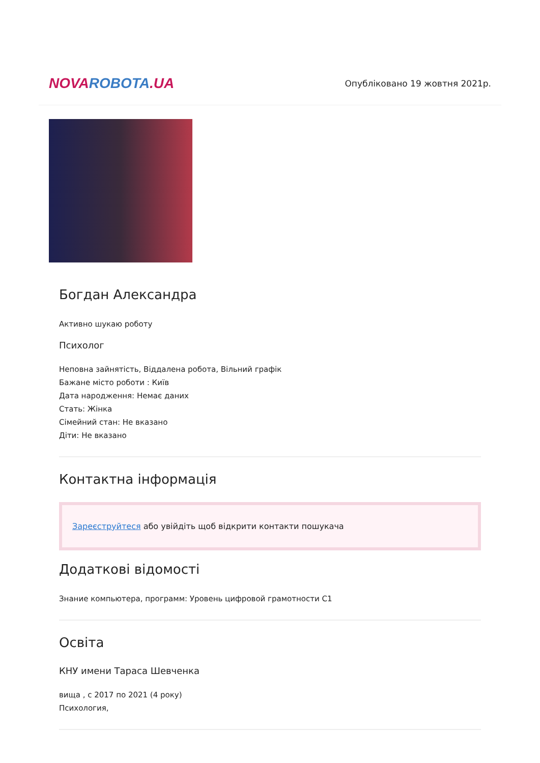NOVA ROBOTA.UA
Опубліковано 19 жовтня 2021р.
Богдан Александра
Активно шукаю роботу
Психолог
Неповна зайнятість, Віддалена робота, Вільний графік
Бажане місто роботи : Київ
Дата народження: Немає даних
Стать: Жінка
Сімейний стан: Не вказано
Діти: Не вказано
Контактна інформація
Зареєструйтеся або увійдіть щоб відкрити контакти пошукача
Додаткові відомості
Знание компьютера, программ: Уровень цифровой грамотности С1
Освіта
КНУ имени Тараса Шевченка
вища , с 2017 по 2021 (4 року)
Психология,